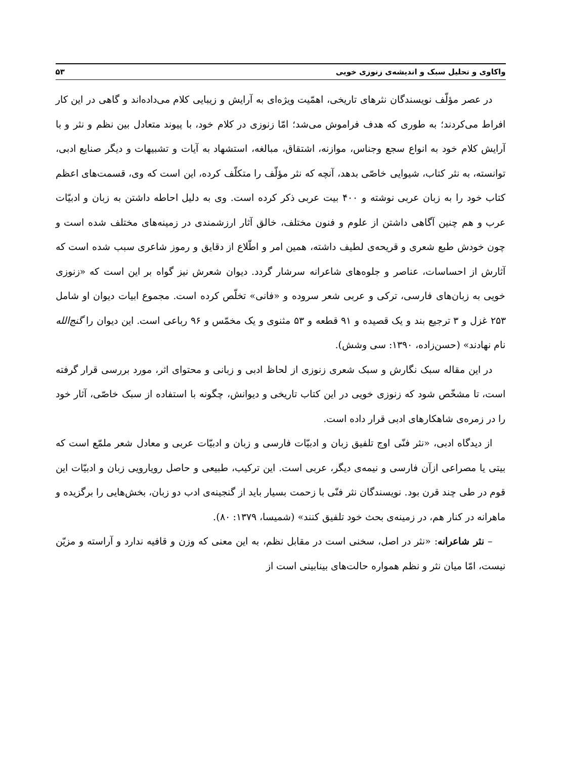واکاوی و تحلیل سبک و اندیشه‌ی زنوزی خویی ۵۳
در عصر مؤلّف نویسندگان نثرهای تاریخی، اهمّیت ویژه‌ای به آرایش و زیبایی کلام می‌داده‌اند و گاهی در این کار افراط می‌کردند؛ به طوری که هدف فراموش می‌شد؛ امّا زنوزی در کلام خود، با پیوند متعادل بین نظم و نثر و با آرایش کلام خود به انواع سجع وجناس، موازنه، اشتقاق، مبالغه، استشهاد به آیات و تشبیهات و دیگر صنایع ادبی، توانسته، به نثر کتاب، شیوایی خاصّی بدهد، آنچه که نثر مؤلّف را متکلّف کرده، این است که وی، قسمت‌های اعظم کتاب خود را به زبان عربی نوشته و ۴۰۰ بیت عربی ذکر کرده است. وی به دلیل احاطه داشتن به زبان و ادبیّات عرب و هم چنین آگاهی داشتن از علوم و فنون مختلف، خالق آثار ارزشمندی در زمینه‌های مختلف شده است و چون خودش طبع شعری و قریحه‌ی لطیف داشته، همین امر و اطّلاع از دقایق و رموز شاعری سبب شده است که آثارش از احساسات، عناصر و جلوه‌های شاعرانه سرشار گردد. دیوان شعرش نیز گواه بر این است که «زنوزی خویی به زبان‌های فارسی، ترکی و عربی شعر سروده و «فانی» تخلّص کرده است. مجموع ابیات دیوان او شامل ۲۵۳ غزل و ۳ ترجیع بند و یک قصیده و ۹۱ قطعه و ۵۳ مثنوی و یک مخمّس و ۹۶ رباعی است. این دیوان را گنج‌الله نام نهادند» (حسن‌زاده، ۱۳۹۰: سی وشش).
در این مقاله سبک نگارش و سبک شعری زنوزی از لحاظ ادبی و زبانی و محتوای اثر، مورد بررسی قرار گرفته است، تا مشخّص شود که زنوزی خویی در این کتاب تاریخی و دیوانش، چگونه با استفاده از سبک خاصّی، آثار خود را در زمره‌ی شاهکارهای ادبی قرار داده است.
از دیدگاه ادبی، «نثر فنّی اوج تلفیق زبان و ادبیّات فارسی و زبان و ادبیّات عربی و معادل شعر ملمّع است که بیتی یا مصراعی ازآن فارسی و نیمه‌ی دیگر، عربی است. این ترکیب، طبیعی و حاصل رویارویی زبان و ادبیّات این قوم در طی چند قرن بود. نویسندگان نثر فنّی با زحمت بسیار باید از گنجینه‌ی ادب دو زبان، بخش‌هایی را برگزیده و ماهرانه در کنار هم، در زمینه‌ی بحث خود تلفیق کنند» (شمیسا، ۱۳۷۹: ۸۰).
– نثر شاعرانه: «نثر در اصل، سخنی است در مقابل نظم، به این معنی که وزن و قافیه ندارد و آراسته و مزیّن نیست، امّا میان نثر و نظم همواره حالت‌های بینابینی است از